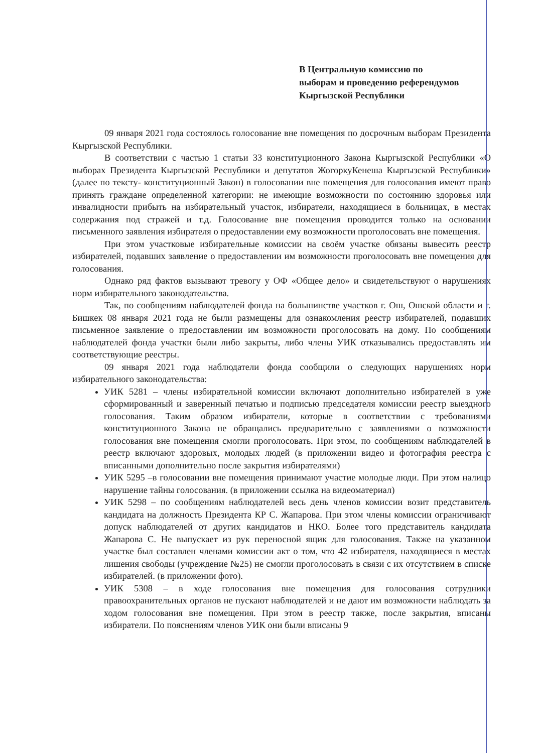В Центральную комиссию по
выборам и проведению референдумов
Кыргызской Республики
09 января 2021 года состоялось голосование вне помещения по досрочным выборам Президента Кыргызской Республики.
В соответствии с частью 1 статьи 33 конституционного Закона Кыргызской Республики «О выборах Президента Кыргызской Республики и депутатов ЖогоркуКенеша Кыргызской Республики» (далее по тексту- конституционный Закон) в голосовании вне помещения для голосования имеют право принять граждане определенной категории: не имеющие возможности по состоянию здоровья или инвалидности прибыть на избирательный участок, избиратели, находящиеся в больницах, в местах содержания под стражей и т.д. Голосование вне помещения проводится только на основании письменного заявления избирателя о предоставлении ему возможности проголосовать вне помещения.
При этом участковые избирательные комиссии на своём участке обязаны вывесить реестр избирателей, подавших заявление о предоставлении им возможности проголосовать вне помещения для голосования.
Однако ряд фактов вызывают тревогу у ОФ «Общее дело» и свидетельствуют о нарушениях норм избирательного законодательства.
Так, по сообщениям наблюдателей фонда на большинстве участков г. Ош, Ошской области и г. Бишкек 08 января 2021 года не были размещены для ознакомления реестр избирателей, подавших письменное заявление о предоставлении им возможности проголосовать на дому. По сообщениям наблюдателей фонда участки были либо закрыты, либо члены УИК отказывались предоставлять им соответствующие реестры.
09 января 2021 года наблюдатели фонда сообщили о следующих нарушениях норм избирательного законодательства:
УИК 5281 – члены избирательной комиссии включают дополнительно избирателей в уже сформированный и заверенный печатью и подписью председателя комиссии реестр выездного голосования. Таким образом избиратели, которые в соответствии с требованиями конституционного Закона не обращались предварительно с заявлениями о возможности голосования вне помещения смогли проголосовать. При этом, по сообщениям наблюдателей в реестр включают здоровых, молодых людей (в приложении видео и фотография реестра с вписанными дополнительно после закрытия избирателями)
УИК 5295 –в голосовании вне помещения принимают участие молодые люди. При этом налицо нарушение тайны голосования. (в приложении ссылка на видеоматериал)
УИК 5298 – по сообщениям наблюдателей весь день членов комиссии возит представитель кандидата на должность Президента КР С. Жапарова. При этом члены комиссии ограничивают допуск наблюдателей от других кандидатов и НКО. Более того представитель кандидата Жапарова С. Не выпускает из рук переносной ящик для голосования. Также на указанном участке был составлен членами комиссии акт о том, что 42 избирателя, находящиеся в местах лишения свободы (учреждение №25) не смогли проголосовать в связи с их отсутствием в списке избирателей. (в приложении фото).
УИК 5308 – в ходе голосования вне помещения для голосования сотрудники правоохранительных органов не пускают наблюдателей и не дают им возможности наблюдать за ходом голосования вне помещения. При этом в реестр также, после закрытия, вписаны избиратели. По пояснениям членов УИК они были вписаны 9